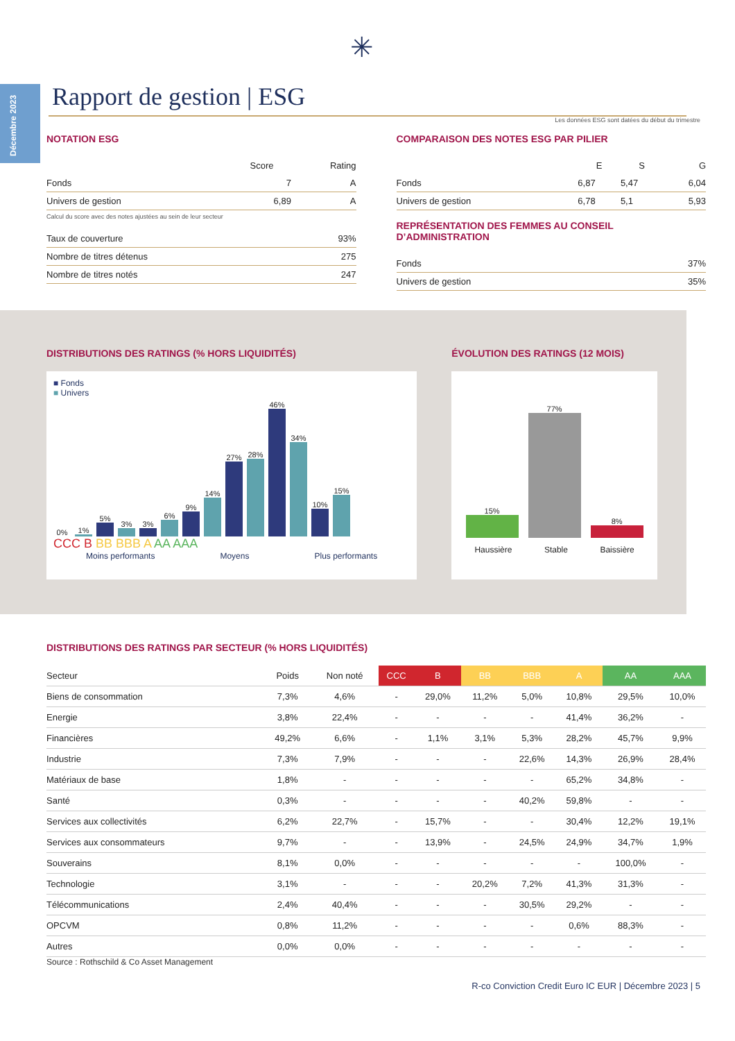Décembre 2023
✳
Rapport de gestion | ESG
Les données ESG sont datées du début du trimestre
NOTATION ESG
| | Score | Rating |
| --- | --- | --- |
| Fonds | 7 | A |
| Univers de gestion | 6,89 | A |
Calcul du score avec des notes ajustées au sein de leur secteur
| Taux de couverture | 93% |
| Nombre de titres détenus | 275 |
| Nombre de titres notés | 247 |
COMPARAISON DES NOTES ESG PAR PILIER
| | E | S | G |
| --- | --- | --- | --- |
| Fonds | 6,87 | 5,47 | 6,04 |
| Univers de gestion | 6,78 | 5,1 | 5,93 |
REPRÉSENTATION DES FEMMES AU CONSEIL D’ADMINISTRATION
| Fonds | 37% |
| Univers de gestion | 35% |
DISTRIBUTIONS DES RATINGS (% HORS LIQUIDITÉS)
■ Fonds
■ Univers
0%
1%
5%
3%
3%
6%
9%
14%
27%
28%
46%
34%
10%
15%
CCC B BB BBB A AA AAA
Moins performants Moyens Plus performants
ÉVOLUTION DES RATINGS (12 MOIS)
15%
77%
8%
Haussière Stable Baissière
DISTRIBUTIONS DES RATINGS PAR SECTEUR (% HORS LIQUIDITÉS)
| Secteur | Poids | Non noté | CCC | B | BB | BBB | A | AA | AAA |
| --- | --- | --- | --- | --- | --- | --- | --- | --- | --- |
| Biens de consommation | 7,3% | 4,6% | - | 29,0% | 11,2% | 5,0% | 10,8% | 29,5% | 10,0% |
| Energie | 3,8% | 22,4% | - | - | - | - | 41,4% | 36,2% | - |
| Financières | 49,2% | 6,6% | - | 1,1% | 3,1% | 5,3% | 28,2% | 45,7% | 9,9% |
| Industrie | 7,3% | 7,9% | - | - | - | 22,6% | 14,3% | 26,9% | 28,4% |
| Matériaux de base | 1,8% | - | - | - | - | - | 65,2% | 34,8% | - |
| Santé | 0,3% | - | - | - | - | 40,2% | 59,8% | - | - |
| Services aux collectivités | 6,2% | 22,7% | - | 15,7% | - | - | 30,4% | 12,2% | 19,1% |
| Services aux consommateurs | 9,7% | - | - | 13,9% | - | 24,5% | 24,9% | 34,7% | 1,9% |
| Souverains | 8,1% | 0,0% | - | - | - | - | - | 100,0% | - |
| Technologie | 3,1% | - | - | - | 20,2% | 7,2% | 41,3% | 31,3% | - |
| Télécommunications | 2,4% | 40,4% | - | - | - | 30,5% | 29,2% | - | - |
| OPCVM | 0,8% | 11,2% | - | - | - | - | 0,6% | 88,3% | - |
| Autres | 0,0% | 0,0% | - | - | - | - | - | - | - |
Source : Rothschild & Co Asset Management
R-co Conviction Credit Euro IC EUR | Décembre 2023 | 5